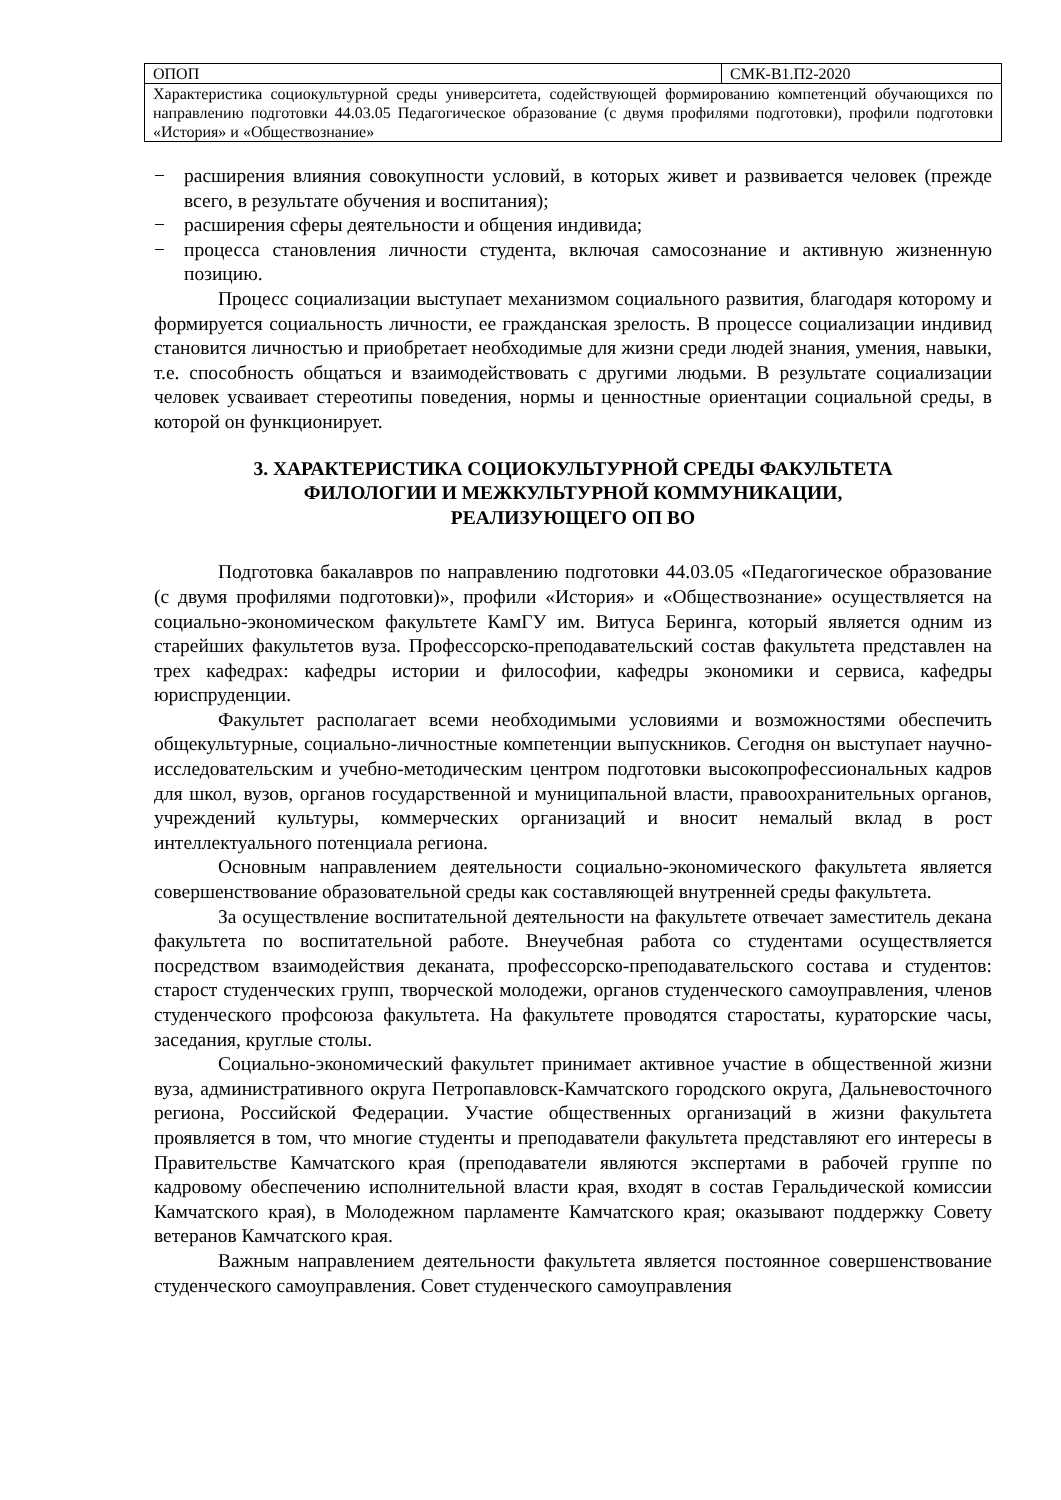| ОПОП | СМК-В1.П2-2020 |
| Характеристика социокультурной среды университета, содействующей формированию компетенций обучающихся по направлению подготовки 44.03.05 Педагогическое образование (с двумя профилями подготовки), профили подготовки «История» и «Обществознание» | |
− расширения влияния совокупности условий, в которых живет и развивается человек (прежде всего, в результате обучения и воспитания);
− расширения сферы деятельности и общения индивида;
− процесса становления личности студента, включая самосознание и активную жизненную позицию.
Процесс социализации выступает механизмом социального развития, благодаря которому и формируется социальность личности, ее гражданская зрелость. В процессе социализации индивид становится личностью и приобретает необходимые для жизни среди людей знания, умения, навыки, т.е. способность общаться и взаимодействовать с другими людьми. В результате социализации человек усваивает стереотипы поведения, нормы и ценностные ориентации социальной среды, в которой он функционирует.
3. ХАРАКТЕРИСТИКА СОЦИОКУЛЬТУРНОЙ СРЕДЫ ФАКУЛЬТЕТА
ФИЛОЛОГИИ И МЕЖКУЛЬТУРНОЙ КОММУНИКАЦИИ,
РЕАЛИЗУЮЩЕГО ОП ВО
Подготовка бакалавров по направлению подготовки 44.03.05 «Педагогическое образование (с двумя профилями подготовки)», профили «История» и «Обществознание» осуществляется на социально-экономическом факультете КамГУ им. Витуса Беринга, который является одним из старейших факультетов вуза. Профессорско-преподавательский состав факультета представлен на трех кафедрах: кафедры истории и философии, кафедры экономики и сервиса, кафедры юриспруденции.
Факультет располагает всеми необходимыми условиями и возможностями обеспечить общекультурные, социально-личностные компетенции выпускников. Сегодня он выступает научно-исследовательским и учебно-методическим центром подготовки высокопрофессиональных кадров для школ, вузов, органов государственной и муниципальной власти, правоохранительных органов, учреждений культуры, коммерческих организаций и вносит немалый вклад в рост интеллектуального потенциала региона.
Основным направлением деятельности социально-экономического факультета является совершенствование образовательной среды как составляющей внутренней среды факультета.
За осуществление воспитательной деятельности на факультете отвечает заместитель декана факультета по воспитательной работе. Внеучебная работа со студентами осуществляется посредством взаимодействия деканата, профессорско-преподавательского состава и студентов: старост студенческих групп, творческой молодежи, органов студенческого самоуправления, членов студенческого профсоюза факультета. На факультете проводятся старостаты, кураторские часы, заседания, круглые столы.
Социально-экономический факультет принимает активное участие в общественной жизни вуза, административного округа Петропавловск-Камчатского городского округа, Дальневосточного региона, Российской Федерации. Участие общественных организаций в жизни факультета проявляется в том, что многие студенты и преподаватели факультета представляют его интересы в Правительстве Камчатского края (преподаватели являются экспертами в рабочей группе по кадровому обеспечению исполнительной власти края, входят в состав Геральдической комиссии Камчатского края), в Молодежном парламенте Камчатского края; оказывают поддержку Совету ветеранов Камчатского края.
Важным направлением деятельности факультета является постоянное совершенствование студенческого самоуправления. Совет студенческого самоуправления